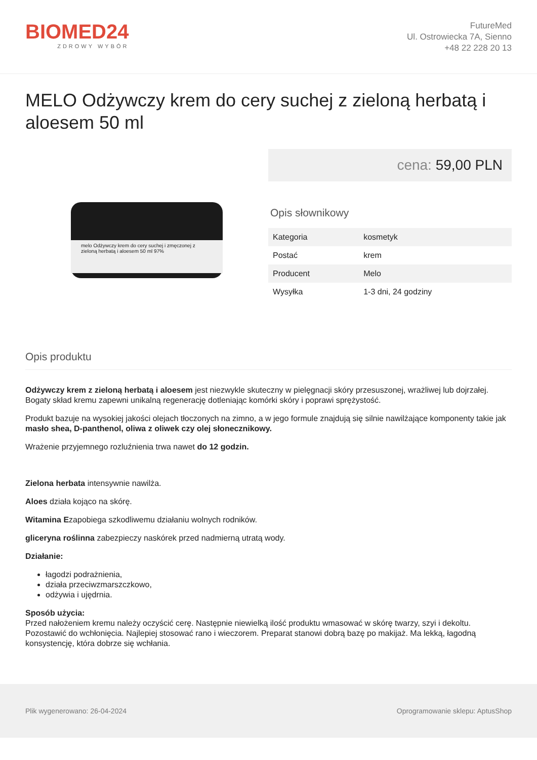BIOMED24
ZDROWY WYBÓR
FutureMed
Ul. Ostrowiecka 7A, Sienno
+48 22 228 20 13
MELO Odżywczy krem do cery suchej z zieloną herbatą i aloesem 50 ml
melo Odżywczy krem do cery suchej i zmęczonej z zieloną herbatą i aloesem 50 ml 97%
cena: 59,00 PLN
Opis słownikowy
| Kategoria | kosmetyk |
| Postać | krem |
| Producent | Melo |
| Wysyłka | 1-3 dni, 24 godziny |
Opis produktu
Odżywczy krem z zieloną herbatą i aloesem jest niezwykle skuteczny w pielęgnacji skóry przesuszonej, wrażliwej lub dojrzałej. Bogaty skład kremu zapewni unikalną regenerację dotleniając komórki skóry i poprawi sprężystość.
Produkt bazuje na wysokiej jakości olejach tłoczonych na zimno, a w jego formule znajdują się silnie nawilżające komponenty takie jak masło shea, D-panthenol, oliwa z oliwek czy olej słonecznikowy.
Wrażenie przyjemnego rozluźnienia trwa nawet do 12 godzin.
Zielona herbata intensywnie nawilża.
Aloes działa kojąco na skórę.
Witamina Ezapobiega szkodliwemu działaniu wolnych rodników.
gliceryna roślinna zabezpieczy naskórek przed nadmierną utratą wody.
Działanie:
łagodzi podrażnienia,
działa przeciwzmarszczkowo,
odżywia i ujędrnia.
Sposób użycia:
Przed nałożeniem kremu należy oczyścić cerę. Następnie niewielką ilość produktu wmasować w skórę twarzy, szyi i dekoltu. Pozostawić do wchłonięcia. Najlepiej stosować rano i wieczorem. Preparat stanowi dobrą bazę po makijaż. Ma lekką, łagodną konsystencję, która dobrze się wchłania.
Plik wygenerowano: 26-04-2024 Oprogramowanie sklepu: AptusShop